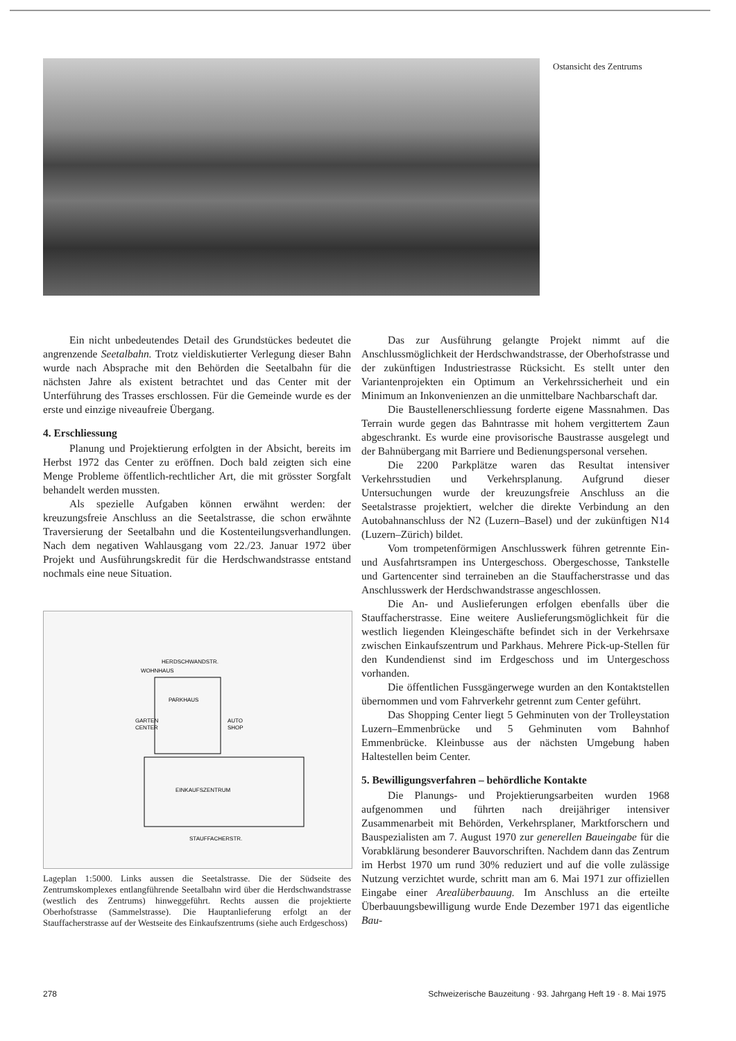Ostansicht des Zentrums
Ein nicht unbedeutendes Detail des Grundstückes bedeutet die angrenzende Seetalbahn. Trotz vieldiskutierter Verlegung dieser Bahn wurde nach Absprache mit den Behörden die Seetalbahn für die nächsten Jahre als existent betrachtet und das Center mit der Unterführung des Trasses erschlossen. Für die Gemeinde wurde es der erste und einzige niveaufreie Übergang.
4. Erschliessung
Planung und Projektierung erfolgten in der Absicht, bereits im Herbst 1972 das Center zu eröffnen. Doch bald zeigten sich eine Menge Probleme öffentlich-rechtlicher Art, die mit grösster Sorgfalt behandelt werden mussten.
Als spezielle Aufgaben können erwähnt werden: der kreuzungsfreie Anschluss an die Seetalstrasse, die schon erwähnte Traversierung der Seetalbahn und die Kostenteilungsverhandlungen. Nach dem negativen Wahlausgang vom 22./23. Januar 1972 über Projekt und Ausführungskredit für die Herdschwandstrasse entstand nochmals eine neue Situation.
HERDSCHWANDSTR.
WOHNHAUS
PARKHAUS
GARTEN
CENTER
AUTO
SHOP
EINKAUFSZENTRUM
STAUFFACHERSTR.
Lageplan 1:5000. Links aussen die Seetalstrasse. Die der Südseite des Zentrumskomplexes entlangführende Seetalbahn wird über die Herdschwandstrasse (westlich des Zentrums) hinweggeführt. Rechts aussen die projektierte Oberhofstrasse (Sammelstrasse). Die Hauptanlieferung erfolgt an der Stauffacherstrasse auf der Westseite des Einkaufszentrums (siehe auch Erdgeschoss)
Das zur Ausführung gelangte Projekt nimmt auf die Anschlussmöglichkeit der Herdschwandstrasse, der Oberhofstrasse und der zukünftigen Industriestrasse Rücksicht. Es stellt unter den Variantenprojekten ein Optimum an Verkehrssicherheit und ein Minimum an Inkonvenienzen an die unmittelbare Nachbarschaft dar.
Die Baustellenerschliessung forderte eigene Massnahmen. Das Terrain wurde gegen das Bahntrasse mit hohem vergittertem Zaun abgeschrankt. Es wurde eine provisorische Baustrasse ausgelegt und der Bahnübergang mit Barriere und Bedienungspersonal versehen.
Die 2200 Parkplätze waren das Resultat intensiver Verkehrsstudien und Verkehrsplanung. Aufgrund dieser Untersuchungen wurde der kreuzungsfreie Anschluss an die Seetalstrasse projektiert, welcher die direkte Verbindung an den Autobahnanschluss der N2 (Luzern–Basel) und der zukünftigen N14 (Luzern–Zürich) bildet.
Vom trompetenförmigen Anschlusswerk führen getrennte Ein- und Ausfahrtsrampen ins Untergeschoss. Obergeschosse, Tankstelle und Gartencenter sind terraineben an die Stauffacherstrasse und das Anschlusswerk der Herdschwandstrasse angeschlossen.
Die An- und Auslieferungen erfolgen ebenfalls über die Stauffacherstrasse. Eine weitere Auslieferungsmöglichkeit für die westlich liegenden Kleingeschäfte befindet sich in der Verkehrsaxe zwischen Einkaufszentrum und Parkhaus. Mehrere Pick-up-Stellen für den Kundendienst sind im Erdgeschoss und im Untergeschoss vorhanden.
Die öffentlichen Fussgängerwege wurden an den Kontaktstellen übernommen und vom Fahrverkehr getrennt zum Center geführt.
Das Shopping Center liegt 5 Gehminuten von der Trolleystation Luzern–Emmenbrücke und 5 Gehminuten vom Bahnhof Emmenbrücke. Kleinbusse aus der nächsten Umgebung haben Haltestellen beim Center.
5. Bewilligungsverfahren – behördliche Kontakte
Die Planungs- und Projektierungsarbeiten wurden 1968 aufgenommen und führten nach dreijähriger intensiver Zusammenarbeit mit Behörden, Verkehrsplaner, Marktforschern und Bauspezialisten am 7. August 1970 zur generellen Baueingabe für die Vorabklärung besonderer Bauvorschriften. Nachdem dann das Zentrum im Herbst 1970 um rund 30% reduziert und auf die volle zulässige Nutzung verzichtet wurde, schritt man am 6. Mai 1971 zur offiziellen Eingabe einer Arealüberbauung. Im Anschluss an die erteilte Überbauungsbewilligung wurde Ende Dezember 1971 das eigentliche Bau-
278 Schweizerische Bauzeitung · 93. Jahrgang Heft 19 · 8. Mai 1975